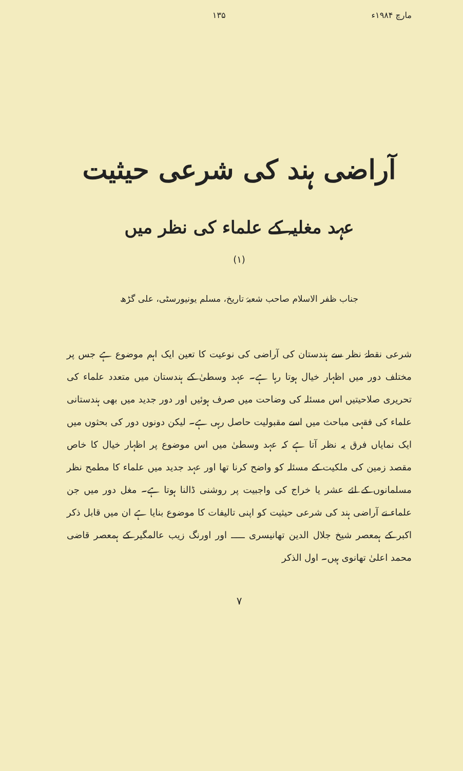مارچ ۱۹۸۴ء ۱۳۵
آراضی ہند کی شرعی حیثیت
عہد مغلیہ کے علماء کی نظر میں
(۱)
جناب ظفر الاسلام صاحب شعبۂ تاریخ، مسلم یونیورسٹی، علی گڑھ
شرعی نقطۂ نظر سے ہندستان کی آراضی کی نوعیت کا تعین ایک اہم موضوع ہے جس پر مختلف دور میں اظہار خیال ہوتا رہا ہے۔ عہد وسطیٰ کے ہندستان میں متعدد علماء کی تحریری صلاحیتیں اس مسئلہ کی وضاحت میں صرف ہوئیں اور دور جدید میں بھی ہندستانی علماء کی فقہی مباحث میں اسے مقبولیت حاصل رہی ہے۔ لیکن دونوں دور کی بحثوں میں ایک نمایاں فرق یہ نظر آتا ہے کہ عہد وسطیٰ میں اس موضوع پر اظہار خیال کا خاص مقصد زمین کی ملکیت کے مسئلہ کو واضح کرنا تھا اور عہد جدید میں علماء کا مطمح نظر مسلمانوں کے لئے عشر یا خراج کی واجبیت پر روشنی ڈالنا ہوتا ہے۔ مغل دور میں جن علماء نے آراضی ہند کی شرعی حیثیت کو اپنی تالیفات کا موضوع بنایا ہے ان میں قابل ذکر اکبر کے ہمعصر شیخ جلال الدین تھانیسری ـــــ اور اورنگ زیب عالمگیر کے ہمعصر قاضی محمد اعلیٰ تھانوی ہیں۔ اول الذکر
۷